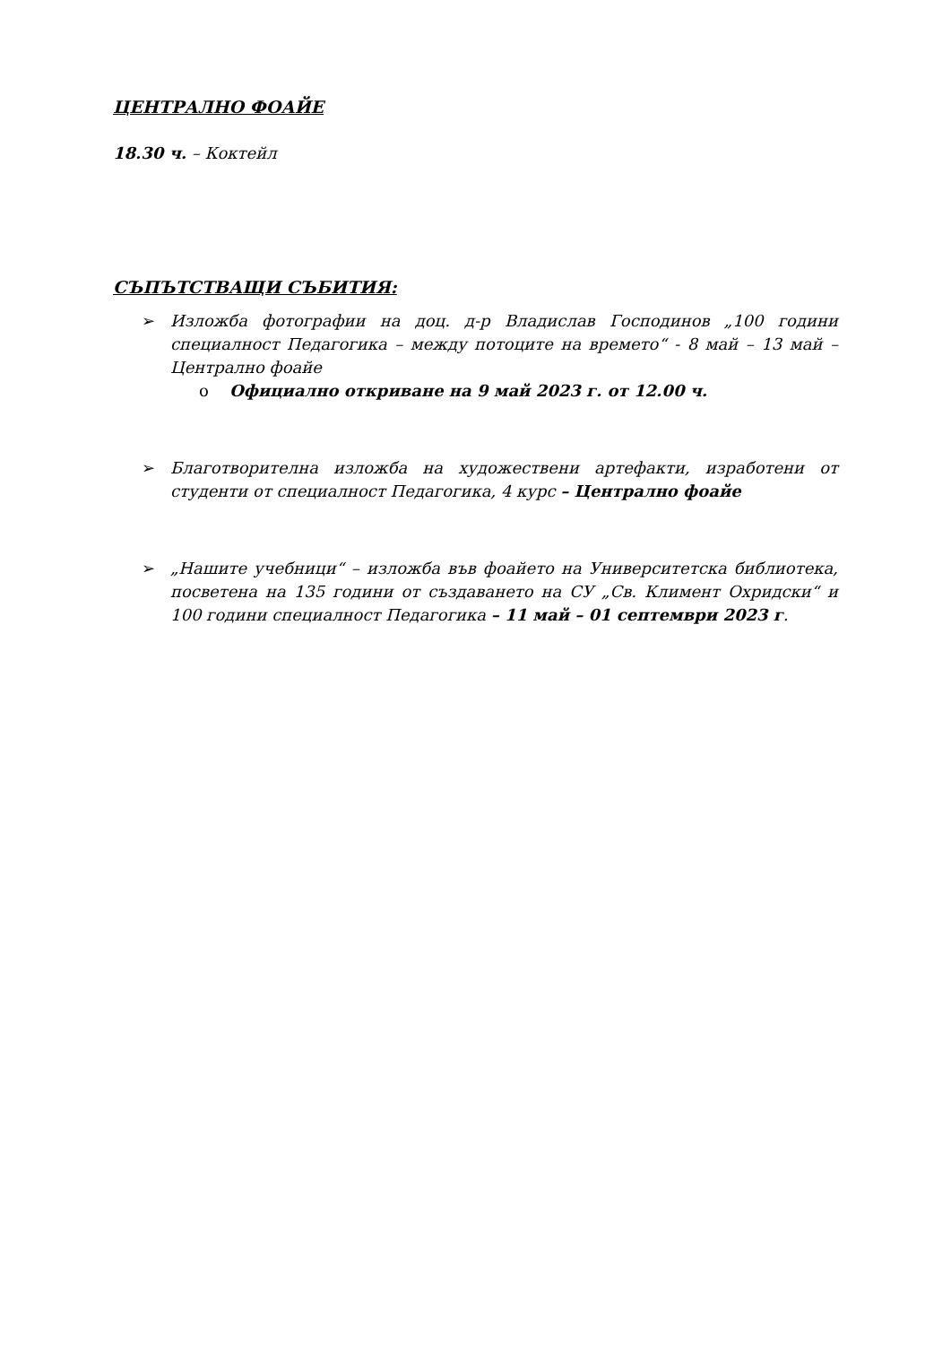ЦЕНТРАЛНО ФОАЙЕ
18.30 ч. – Коктейл
СЪПЪТСТВАЩИ СЪБИТИЯ:
➢ Изложба фотографии на доц. д-р Владислав Господинов „100 години специалност Педагогика – между потоците на времето“ - 8 май – 13 май – Централно фоайе
o Официално откриване на 9 май 2023 г. от 12.00 ч.
➢ Благотворителна изложба на художествени артефакти, изработени от студенти от специалност Педагогика, 4 курс – Централно фоайе
➢ „Нашите учебници“ – изложба във фоайето на Университетска библиотека, посветена на 135 години от създаването на СУ „Св. Климент Охридски“ и 100 години специалност Педагогика – 11 май – 01 септември 2023 г.